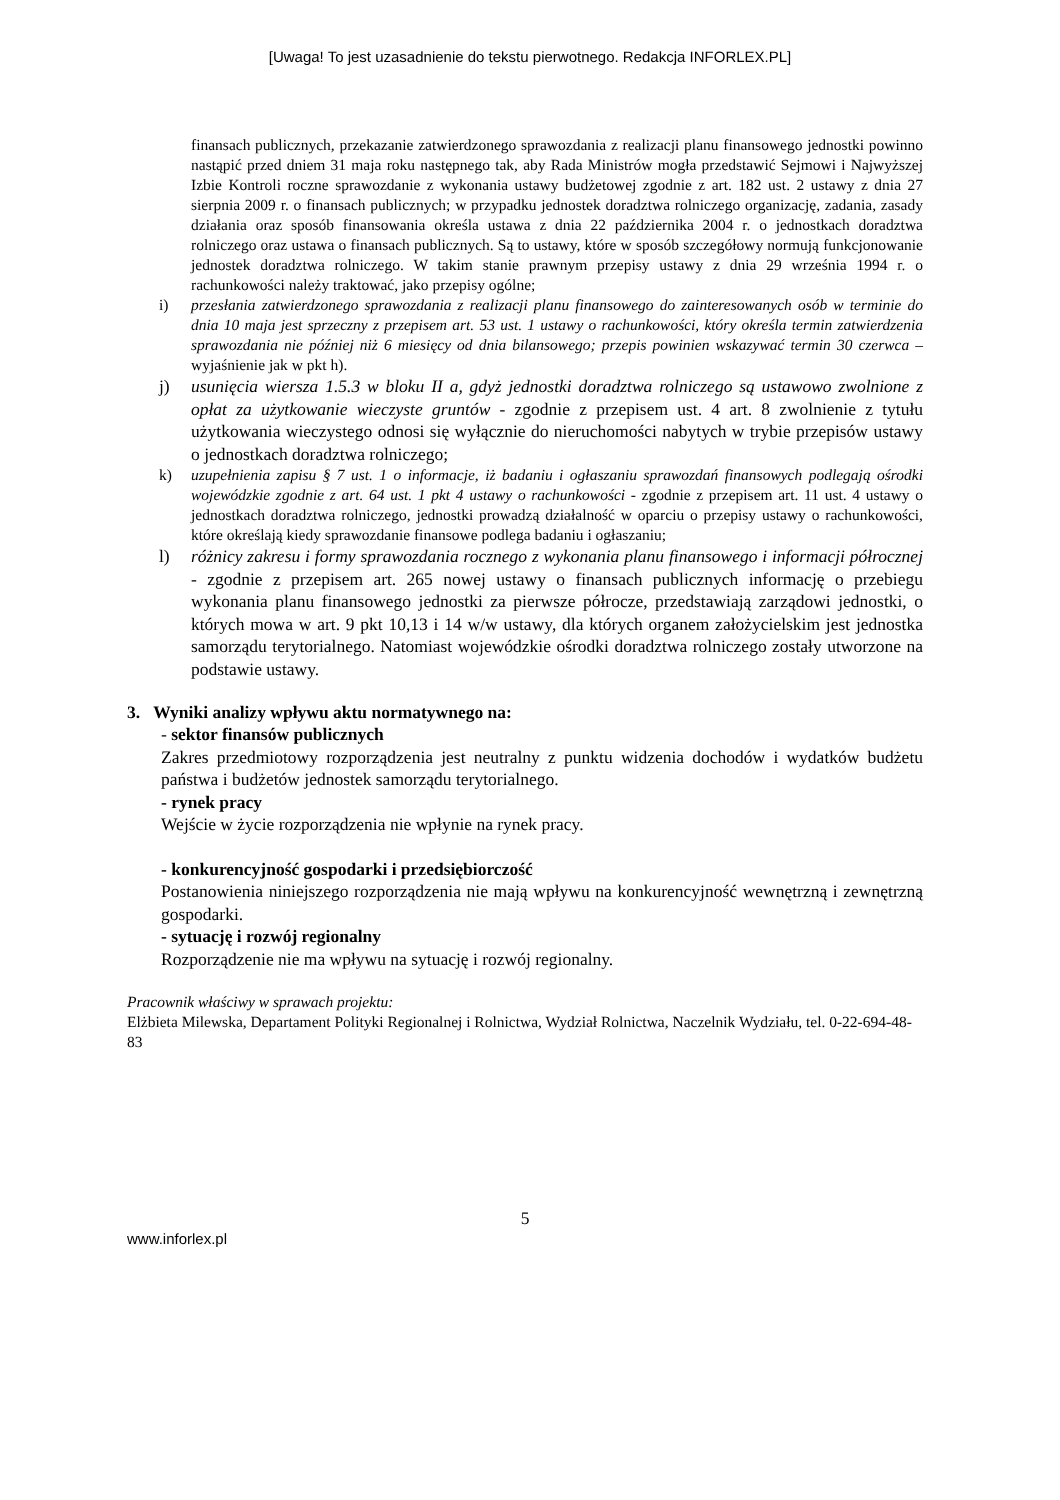[Uwaga! To jest uzasadnienie do tekstu pierwotnego. Redakcja INFORLEX.PL]
finansach publicznych, przekazanie zatwierdzonego sprawozdania z realizacji planu finansowego jednostki powinno nastąpić przed dniem 31 maja roku następnego tak, aby Rada Ministrów mogła przedstawić Sejmowi i Najwyższej Izbie Kontroli roczne sprawozdanie z wykonania ustawy budżetowej zgodnie z art. 182 ust. 2 ustawy z dnia 27 sierpnia 2009 r. o finansach publicznych; w przypadku jednostek doradztwa rolniczego organizację, zadania, zasady działania oraz sposób finansowania określa ustawa z dnia 22 października 2004 r. o jednostkach doradztwa rolniczego oraz ustawa o finansach publicznych. Są to ustawy, które w sposób szczegółowy normują funkcjonowanie jednostek doradztwa rolniczego. W takim stanie prawnym przepisy ustawy z dnia 29 września 1994 r. o rachunkowości należy traktować, jako przepisy ogólne;
i) przesłania zatwierdzonego sprawozdania z realizacji planu finansowego do zainteresowanych osób w terminie do dnia 10 maja jest sprzeczny z przepisem art. 53 ust. 1 ustawy o rachunkowości, który określa termin zatwierdzenia sprawozdania nie później niż 6 miesięcy od dnia bilansowego; przepis powinien wskazywać termin 30 czerwca – wyjaśnienie jak w pkt h).
j) usunięcia wiersza 1.5.3 w bloku II a, gdyż jednostki doradztwa rolniczego są ustawowo zwolnione z opłat za użytkowanie wieczyste gruntów - zgodnie z przepisem ust. 4 art. 8 zwolnienie z tytułu użytkowania wieczystego odnosi się wyłącznie do nieruchomości nabytych w trybie przepisów ustawy o jednostkach doradztwa rolniczego;
k) uzupełnienia zapisu § 7 ust. 1 o informacje, iż badaniu i ogłaszaniu sprawozdań finansowych podlegają ośrodki wojewódzkie zgodnie z art. 64 ust. 1 pkt 4 ustawy o rachunkowości - zgodnie z przepisem art. 11 ust. 4 ustawy o jednostkach doradztwa rolniczego, jednostki prowadzą działalność w oparciu o przepisy ustawy o rachunkowości, które określają kiedy sprawozdanie finansowe podlega badaniu i ogłaszaniu;
l) różnicy zakresu i formy sprawozdania rocznego z wykonania planu finansowego i informacji półrocznej - zgodnie z przepisem art. 265 nowej ustawy o finansach publicznych informację o przebiegu wykonania planu finansowego jednostki za pierwsze półrocze, przedstawiają zarządowi jednostki, o których mowa w art. 9 pkt 10,13 i 14 w/w ustawy, dla których organem założycielskim jest jednostka samorządu terytorialnego. Natomiast wojewódzkie ośrodki doradztwa rolniczego zostały utworzone na podstawie ustawy.
3. Wyniki analizy wpływu aktu normatywnego na:
- sektor finansów publicznych
Zakres przedmiotowy rozporządzenia jest neutralny z punktu widzenia dochodów i wydatków budżetu państwa i budżetów jednostek samorządu terytorialnego.
- rynek pracy
Wejście w życie rozporządzenia nie wpłynie na rynek pracy.
- konkurencyjność gospodarki i przedsiębiorczość
Postanowienia niniejszego rozporządzenia nie mają wpływu na konkurencyjność wewnętrzną i zewnętrzną gospodarki.
- sytuację i rozwój regionalny
Rozporządzenie nie ma wpływu na sytuację i rozwój regionalny.
Pracownik właściwy w sprawach projektu:
Elżbieta Milewska, Departament Polityki Regionalnej i Rolnictwa, Wydział Rolnictwa, Naczelnik Wydziału, tel. 0-22-694-48-83
5
www.inforlex.pl